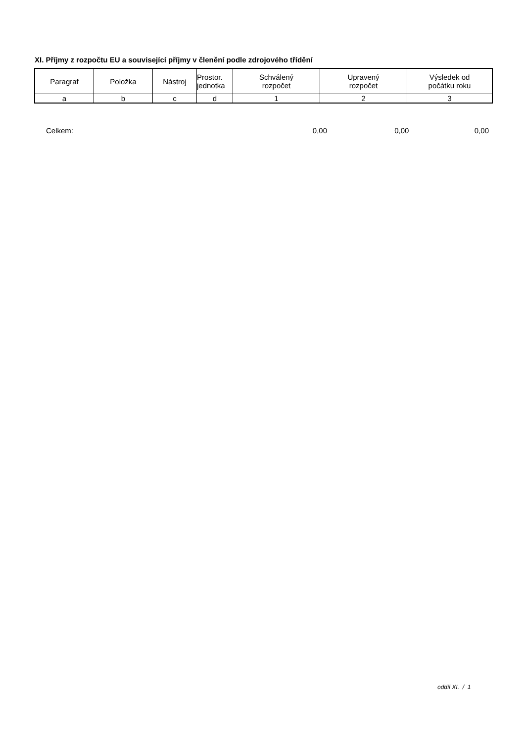XI. Příjmy z rozpočtu EU a související příjmy v členění podle zdrojového třídění
| Paragraf | Položka | Nástroj | Prostor. jednotka | Schválený rozpočet | Upravený rozpočet | Výsledek od počátku roku |
| --- | --- | --- | --- | --- | --- | --- |
| a | b | c | d | 1 | 2 | 3 |
Celkem: 0,00 0,00 0,00
oddíl XI. / 1